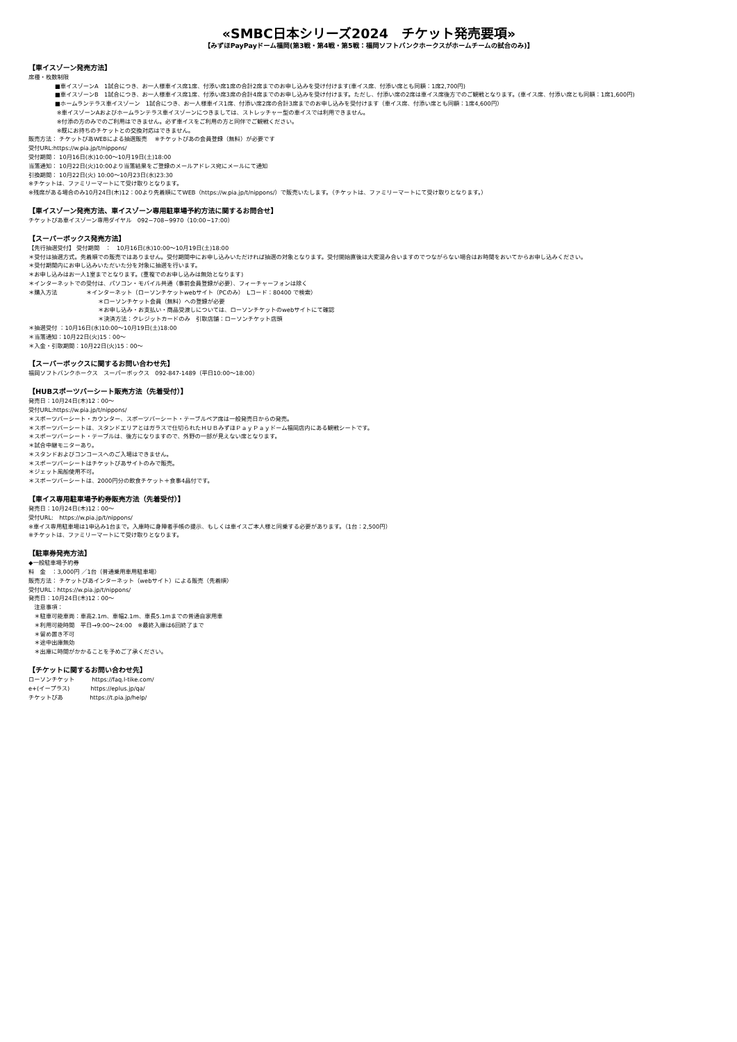«SMBC日本シリーズ2024　チケット発売要項»
【みずほPayPayドーム福岡(第3戦・第4戦・第5戦：福岡ソフトバンクホークスがホームチームの試合のみ)】
【車イスゾーン発売方法】
席種・枚数制限
■車イスゾーンA　1試合につき、お一人様車イス席1席、付添い席1席の合計2席までのお申し込みを受け付けます(車イス席、付添い席とも同額：1席2,700円)
■車イスゾーンB　1試合につき、お一人様車イス席1席、付添い席3席の合計4席までのお申し込みを受け付けます。ただし、付添い席の2席は車イス席後方でのご観戦となります。(車イス席、付添い席とも同額：1席1,600円)
■ホームランテラス車イスゾーン　1試合につき、お一人様車イス1席、付添い席2席の合計3席までのお申し込みを受付けます（車イス席、付添い席とも同額：1席4,600円）
※車イスゾーンAおよびホームランテラス車イスゾーンにつきましては、ストレッチャー型の車イスでは利用できません。
※付添の方のみでのご利用はできません。必ず車イスをご利用の方と同伴でご観戦ください。
※既にお持ちのチケットとの交換対応はできません。
販売方法： チケットぴあWEBによる抽選販売　 ※チケットぴあの会員登録（無料）が必要です
受付URL:https://w.pia.jp/t/nippons/
受付期間： 10月16日(水)10:00～10月19日(土)18:00
当落通知： 10月22日(火)10:00より当落結果をご登録のメールアドレス宛にメールにて通知
引換期間： 10月22日(火) 10:00～10月23日(水)23:30
※チケットは、ファミリーマートにて受け取りとなります。
※残席がある場合のみ10月24日(木)12：00より先着順にてWEB（https://w.pia.jp/t/nippons/）で販売いたします。（チケットは、ファミリーマートにて受け取りとなります。）
【車イスゾーン発売方法、車イスゾーン専用駐車場予約方法に関するお問合せ】
チケットぴあ車イスゾーン専用ダイヤル　092−708−9970（10:00~17:00）
【スーパーボックス発売方法】
【先行抽選受付】 受付期間　：　10月16日(水)10:00～10月19日(土)18:00
＊受付は抽選方式。先着順での販売ではありません。受付期間中にお申し込みいただければ抽選の対象となります。受付開始直後は大変混み合いますのでつながらない場合はお時間をおいてからお申し込みください。
＊受付期間内にお申し込みいただいた分を対象に抽選を行います。
＊お申し込みはお一人1室までとなります。(重複でのお申し込みは無効となります)
＊インターネットでの受付は、パソコン・モバイル共通（事前会員登録が必要）、フィーチャーフォンは除く
＊購入方法　　　　　＊インターネット（ローソンチケットwebサイト（PCのみ）　Lコード：80400 で検索）
＊ローソンチケット会員（無料）への登録が必要
＊お申し込み・お支払い・商品受渡しについては、ローソンチケットのwebサイトにて確認
＊決済方法：クレジットカードのみ　引取店舗：ローソンチケット店頭
＊抽選受付 ：10月16日(水)10:00～10月19日(土)18:00
＊当落通知：10月22日(火)15：00～
＊入金・引取期間：10月22日(火)15：00～
【スーパーボックスに関するお問い合わせ先】
福岡ソフトバンクホークス　スーパーボックス　092-847-1489（平日10:00～18:00）
【HUBスポーツバーシート販売方法（先着受付）】
発売日：10月24日(木)12：00～
受付URL:https://w.pia.jp/t/nippons/
＊スポーツバーシート・カウンター、スポーツバーシート・テーブルペア席は一般発売日からの発売。
＊スポーツバーシートは、スタンドエリアとはガラスで仕切られたＨＵＢみずほＰａｙＰａｙドーム福岡店内にある観戦シートです。
＊スポーツバーシート・テーブルは、後方になりますので、外野の一部が見えない席となります。
＊試合中継モニターあり。
＊スタンドおよびコンコースへのご入場はできません。
＊スポーツバーシートはチケットぴあサイトのみで販売。
＊ジェット風船使用不可。
＊スポーツバーシートは、2000円分の飲食チケット＋食事4品付です。
【車イス専用駐車場予約券販売方法（先着受付）】
発売日：10月24日(木)12：00～
受付URL:　https://w.pia.jp/t/nippons/
※車イス専用駐車場は1申込み1台まで。入庫時に身障者手帳の提示、もしくは車イスご本人様と同乗する必要があります。（1台：2,500円）
※チケットは、ファミリーマートにて受け取りとなります。
【駐車券発売方法】
◆一般駐車場予約券
料　金　：3,000円 ／1台（普通乗用車用駐車場）
販売方法： チケットぴあインターネット（webサイト）による販売（先着順）
受付URL：https://w.pia.jp/t/nippons/
発売日：10月24日(木)12：00～
　注意事項：
　＊駐車可能車両：車高2.1m、車幅2.1m、車長5.1mまでの普通自家用車
　＊利用可能時間　平日→9:00～24:00　※最終入庫は6回終了まで
　＊留め置き不可
　＊途中出庫無効
　＊出庫に時間がかかることを予めご了承ください。
【チケットに関するお問い合わせ先】
ローソンチケット　　　https://faq.l-tike.com/
e+(イープラス)　　　 https://eplus.jp/qa/
チケットぴあ　　　　 https://t.pia.jp/help/